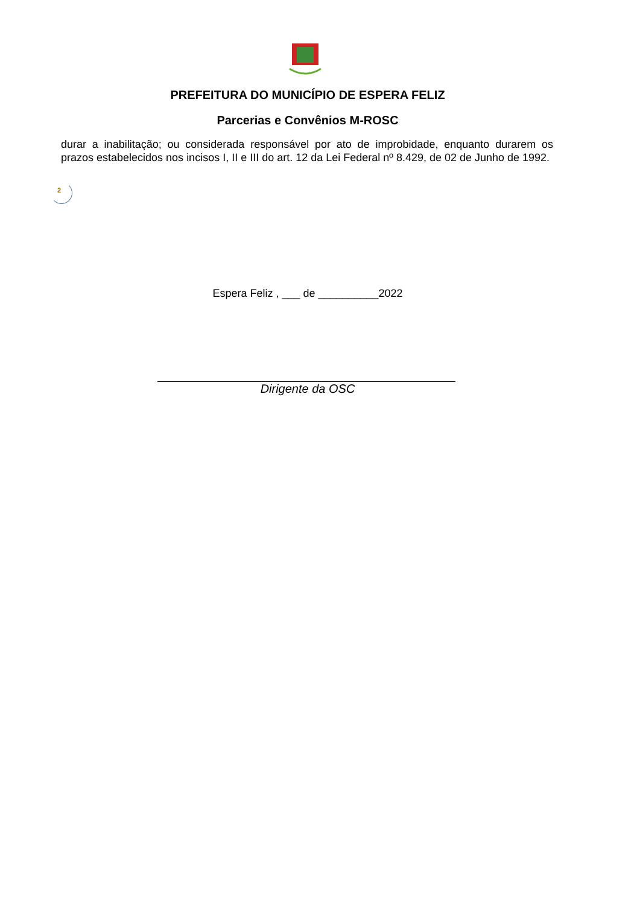PREFEITURA DO MUNICÍPIO DE ESPERA FELIZ
Parcerias e Convênios M-ROSC
durar a inabilitação; ou considerada responsável por ato de improbidade, enquanto durarem os prazos estabelecidos nos incisos I, II e III do art. 12 da Lei Federal nº 8.429, de 02 de Junho de 1992.
2
Espera Feliz , ___ de __________2022
Dirigente da OSC